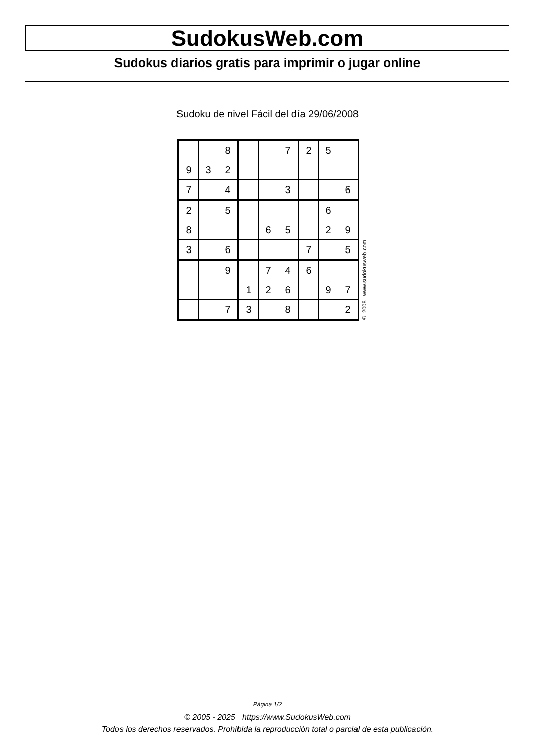SudokusWeb.com
Sudokus diarios gratis para imprimir o jugar online
Sudoku de nivel Fácil del día 29/06/2008
| | | 8 | | | 7 | 2 | 5 | |
| 9 | 3 | 2 | | | | | | |
| 7 | | 4 | | | 3 | | | 6 |
| 2 | | 5 | | | | | 6 | |
| 8 | | | | 6 | 5 | | 2 | 9 |
| 3 | | 6 | | | | 7 | | 5 |
| | | 9 | | 7 | 4 | 6 | | |
| | | | 1 | 2 | 6 | | 9 | 7 |
| | | 7 | 3 | | 8 | | | 2 |
© 2008 www.sudokusweb.com
Página 1/2
© 2005 - 2025 https://www.SudokusWeb.com
Todos los derechos reservados. Prohibida la reproducción total o parcial de esta publicación.